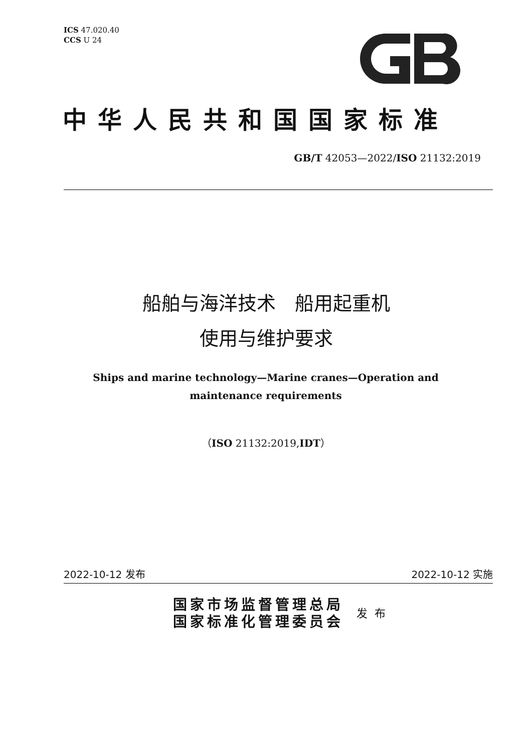ICS 47.020.40
CCS U 24
中华人民共和国国家标准
GB/T 42053—2022/ISO 21132:2019
船舶与海洋技术　船用起重机
使用与维护要求
Ships and marine technology—Marine cranes—Operation and maintenance requirements
（ISO 21132:2019,IDT）
2022-10-12 发布 2022-10-12 实施
国家市场监督管理总局
国家标准化管理委员会
发布